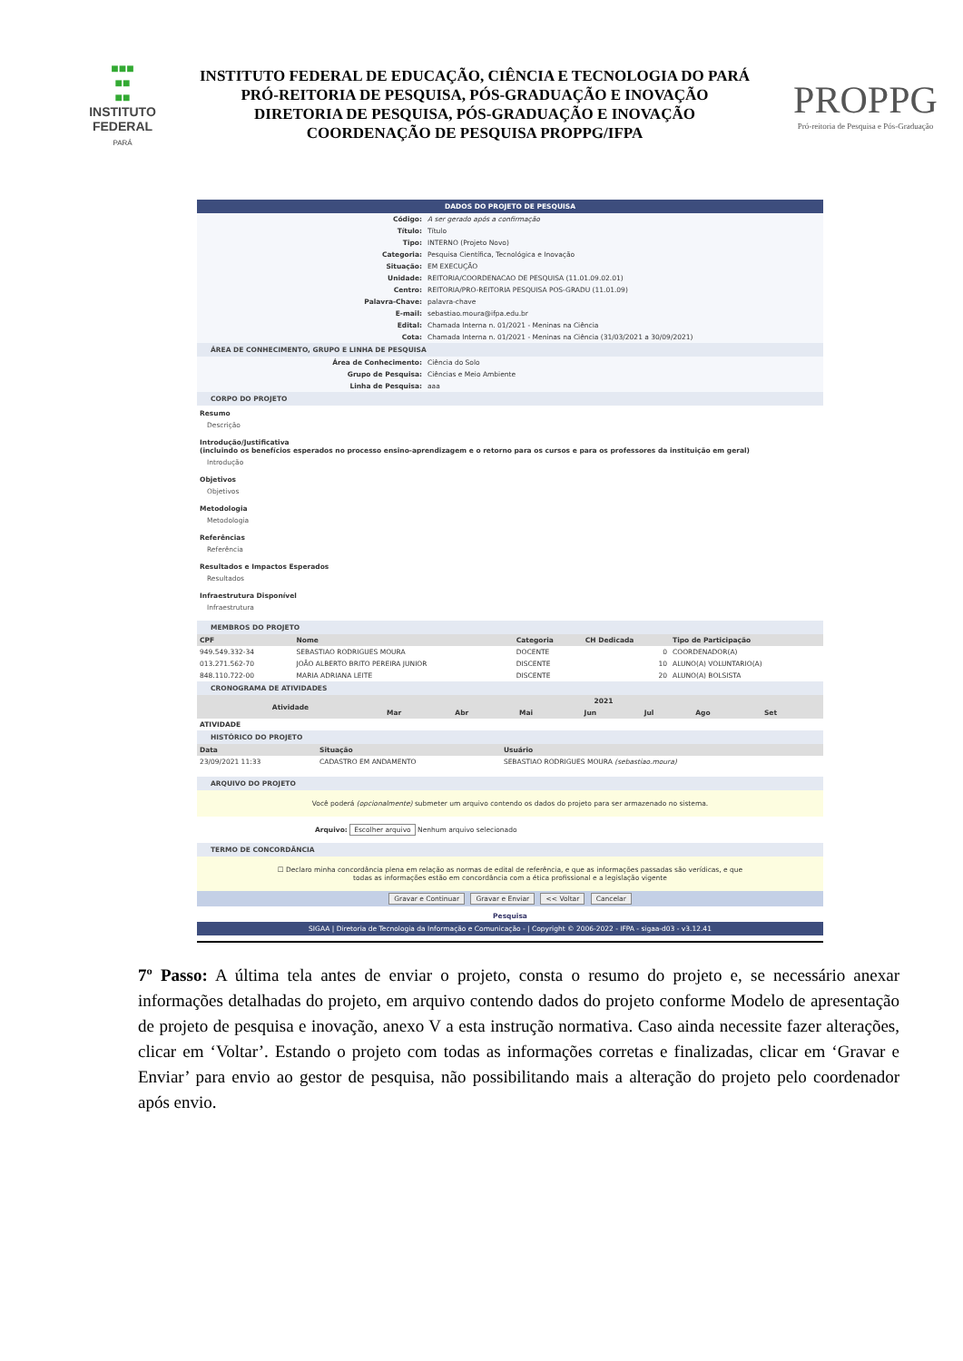■■■
■■
■■
INSTITUTO FEDERAL
PARÁ
INSTITUTO FEDERAL DE EDUCAÇÃO, CIÊNCIA E TECNOLOGIA DO PARÁ
PRÓ-REITORIA DE PESQUISA, PÓS-GRADUAÇÃO E INOVAÇÃO
DIRETORIA DE PESQUISA, PÓS-GRADUAÇÃO E INOVAÇÃO
COORDENAÇÃO DE PESQUISA PROPPG/IFPA
PROPPG
Pró-reitoria de Pesquisa e Pós-Graduação
DADOS DO PROJETO DE PESQUISA
| Código: | A ser gerado após a confirmação |
| Título: | Título |
| Tipo: | INTERNO (Projeto Novo) |
| Categoria: | Pesquisa Científica, Tecnológica e Inovação |
| Situação: | EM EXECUÇÃO |
| Unidade: | REITORIA/COORDENACAO DE PESQUISA (11.01.09.02.01) |
| Centro: | REITORIA/PRO-REITORIA PESQUISA POS-GRADU (11.01.09) |
| Palavra-Chave: | palavra-chave |
| E-mail: | sebastiao.moura@ifpa.edu.br |
| Edital: | Chamada Interna n. 01/2021 - Meninas na Ciência |
| Cota: | Chamada Interna n. 01/2021 - Meninas na Ciência (31/03/2021 a 30/09/2021) |
ÁREA DE CONHECIMENTO, GRUPO E LINHA DE PESQUISA
| Área de Conhecimento: | Ciência do Solo |
| Grupo de Pesquisa: | Ciências e Meio Ambiente |
| Linha de Pesquisa: | aaa |
CORPO DO PROJETO
Resumo
Descrição
Introdução/Justificativa
(incluindo os benefícios esperados no processo ensino-aprendizagem e o retorno para os cursos e para os professores da instituição em geral)
Introdução
Objetivos
Objetivos
Metodologia
Metodologia
Referências
Referência
Resultados e Impactos Esperados
Resultados
Infraestrutura Disponível
Infraestrutura
MEMBROS DO PROJETO
| CPF | Nome | Categoria | CH Dedicada | Tipo de Participação |
| --- | --- | --- | --- | --- |
| 949.549.332-34 | SEBASTIAO RODRIGUES MOURA | DOCENTE | 0 | COORDENADOR(A) |
| 013.271.562-70 | JOÃO ALBERTO BRITO PEREIRA JUNIOR | DISCENTE | 10 | ALUNO(A) VOLUNTARIO(A) |
| 848.110.722-00 | MARIA ADRIANA LEITE | DISCENTE | 20 | ALUNO(A) BOLSISTA |
CRONOGRAMA DE ATIVIDADES
| Atividade | 2021 | | | | | | |
| --- | --- | --- | --- | --- | --- | --- | --- |
| | Mar | Abr | Mai | Jun | Jul | Ago | Set |
| ATIVIDADE | | | | | | | |
HISTÓRICO DO PROJETO
| Data | Situação | Usuário |
| --- | --- | --- |
| 23/09/2021 11:33 | CADASTRO EM ANDAMENTO | SEBASTIAO RODRIGUES MOURA (sebastiao.moura) |
ARQUIVO DO PROJETO
Você poderá (opcionalmente) submeter um arquivo contendo os dados do projeto para ser armazenado no sistema.
Arquivo: Escolher arquivo Nenhum arquivo selecionado
TERMO DE CONCORDÂNCIA
☐ Declaro minha concordância plena em relação as normas de edital de referência, e que as informações passadas são verídicas, e que
todas as informações estão em concordância com a ética profissional e a legislação vigente
Gravar e Continuar Gravar e Enviar << Voltar Cancelar
Pesquisa
SIGAA | Diretoria de Tecnologia da Informação e Comunicação - | Copyright © 2006-2022 - IFPA - sigaa-d03 - v3.12.41
7º Passo: A última tela antes de enviar o projeto, consta o resumo do projeto e, se necessário anexar informações detalhadas do projeto, em arquivo contendo dados do projeto conforme Modelo de apresentação de projeto de pesquisa e inovação, anexo V a esta instrução normativa. Caso ainda necessite fazer alterações, clicar em ‘Voltar’. Estando o projeto com todas as informações corretas e finalizadas, clicar em ‘Gravar e Enviar’ para envio ao gestor de pesquisa, não possibilitando mais a alteração do projeto pelo coordenador após envio.